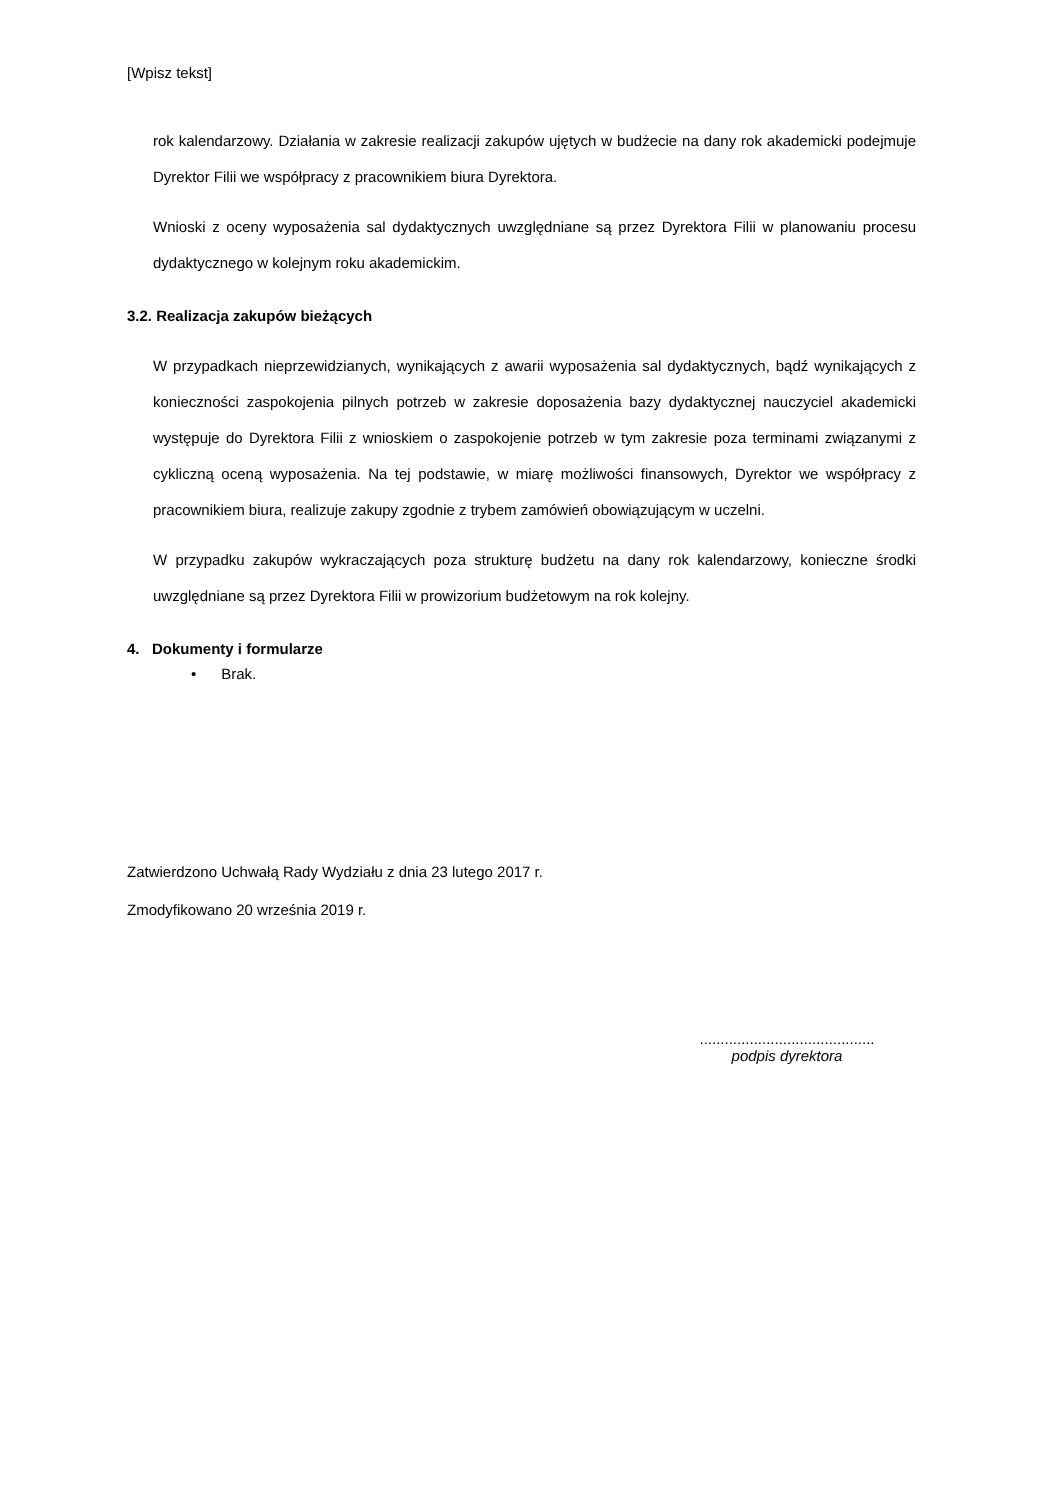[Wpisz tekst]
rok kalendarzowy. Działania w zakresie realizacji zakupów ujętych w budżecie na dany rok akademicki podejmuje Dyrektor Filii we współpracy z pracownikiem biura Dyrektora.
Wnioski z oceny wyposażenia sal dydaktycznych uwzględniane są przez Dyrektora Filii w planowaniu procesu dydaktycznego w kolejnym roku akademickim.
3.2. Realizacja zakupów bieżących
W przypadkach nieprzewidzianych, wynikających z awarii wyposażenia sal dydaktycznych, bądź wynikających z konieczności zaspokojenia pilnych potrzeb w zakresie doposażenia bazy dydaktycznej nauczyciel akademicki występuje do Dyrektora Filii z wnioskiem o zaspokojenie potrzeb w tym zakresie poza terminami związanymi z cykliczną oceną wyposażenia. Na tej podstawie, w miarę możliwości finansowych, Dyrektor we współpracy z pracownikiem biura, realizuje zakupy zgodnie z trybem zamówień obowiązującym w uczelni.
W przypadku zakupów wykraczających poza strukturę budżetu na dany rok kalendarzowy, konieczne środki uwzględniane są przez Dyrektora Filii w prowizorium budżetowym na rok kolejny.
4. Dokumenty i formularze
• Brak.
Zatwierdzono Uchwałą Rady Wydziału z dnia 23 lutego 2017 r.
Zmodyfikowano 20 września 2019 r.
..........................................
podpis dyrektora